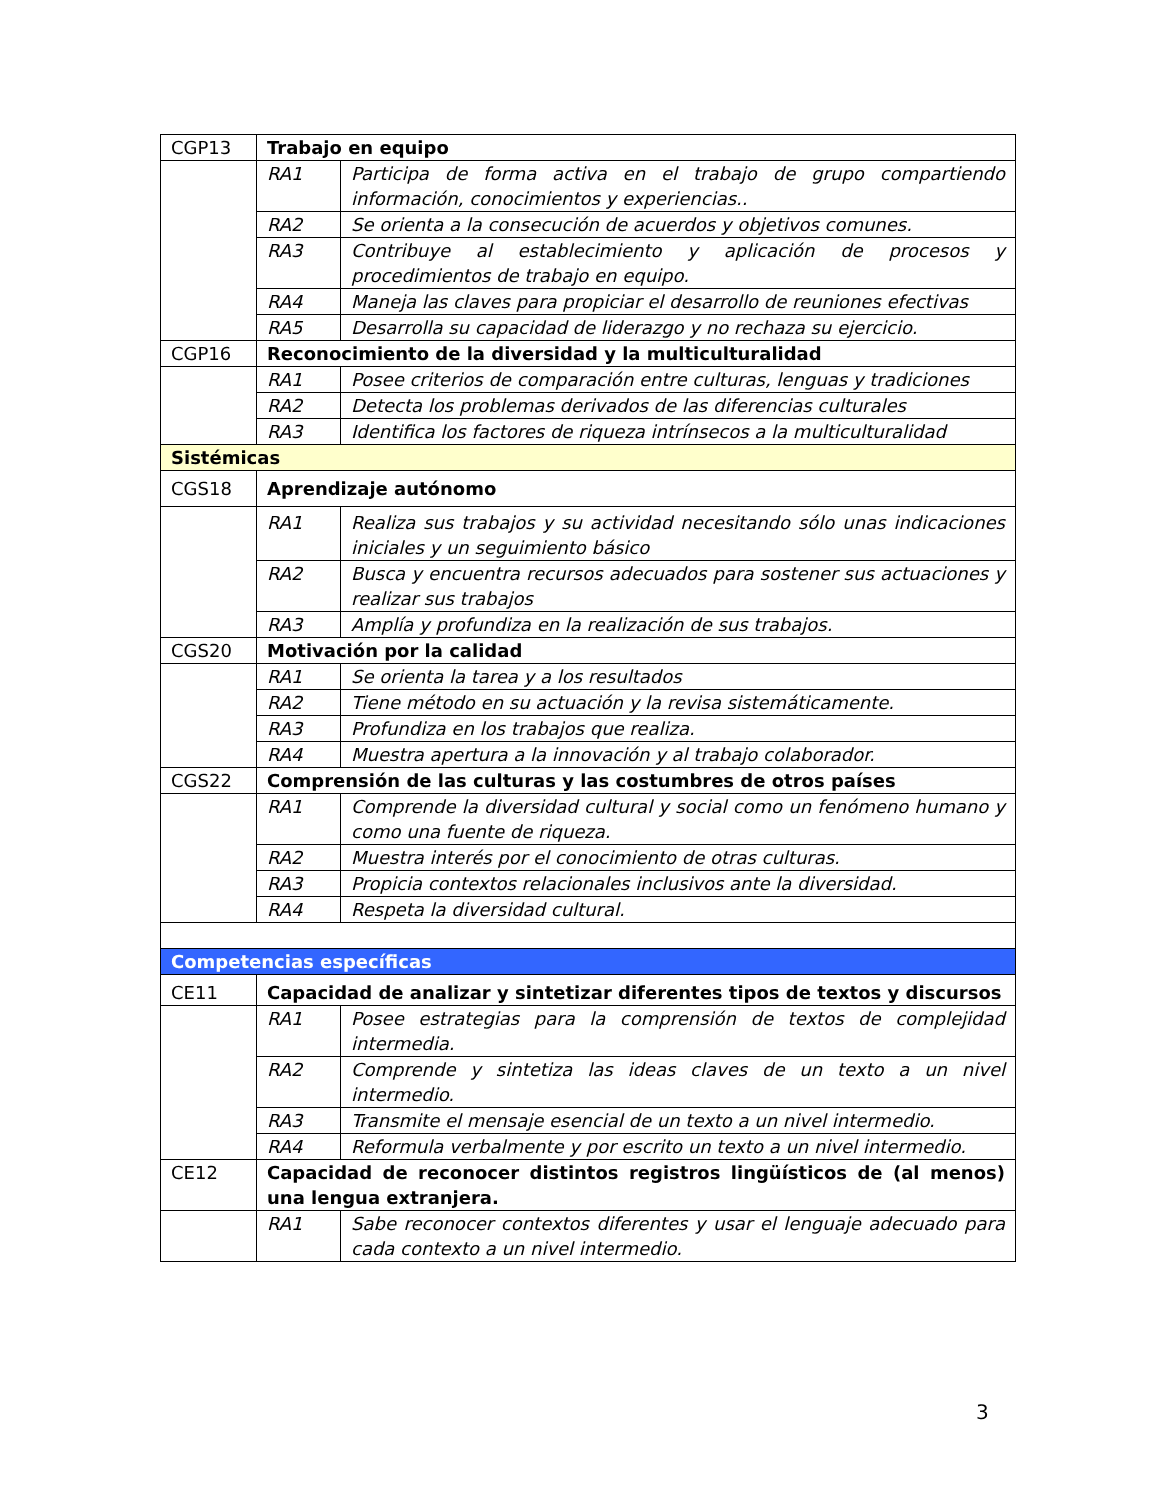| CGP13 | Trabajo en equipo | |
| | RA1 | Participa de forma activa en el trabajo de grupo compartiendo información, conocimientos y experiencias.. |
| | RA2 | Se orienta a la consecución de acuerdos y objetivos comunes. |
| | RA3 | Contribuye al establecimiento y aplicación de procesos y procedimientos de trabajo en equipo. |
| | RA4 | Maneja las claves para propiciar el desarrollo de reuniones efectivas |
| | RA5 | Desarrolla su capacidad de liderazgo y no rechaza su ejercicio. |
| CGP16 | Reconocimiento de la diversidad y la multiculturalidad | |
| | RA1 | Posee criterios de comparación entre culturas, lenguas y tradiciones |
| | RA2 | Detecta los problemas derivados de las diferencias culturales |
| | RA3 | Identifica los factores de riqueza intrínsecos a la multiculturalidad |
| Sistémicas | | |
| CGS18 | Aprendizaje autónomo | |
| | RA1 | Realiza sus trabajos y su actividad necesitando sólo unas indicaciones iniciales y un seguimiento básico |
| | RA2 | Busca y encuentra recursos adecuados para sostener sus actuaciones y realizar sus trabajos |
| | RA3 | Amplía y profundiza en la realización de sus trabajos. |
| CGS20 | Motivación por la calidad | |
| | RA1 | Se orienta la tarea y a los resultados |
| | RA2 | Tiene método en su actuación y la revisa sistemáticamente. |
| | RA3 | Profundiza en los trabajos que realiza. |
| | RA4 | Muestra apertura a la innovación y al trabajo colaborador. |
| CGS22 | Comprensión de las culturas y las costumbres de otros países | |
| | RA1 | Comprende la diversidad cultural y social como un fenómeno humano y como una fuente de riqueza. |
| | RA2 | Muestra interés por el conocimiento de otras culturas. |
| | RA3 | Propicia contextos relacionales inclusivos ante la diversidad. |
| | RA4 | Respeta la diversidad cultural. |
| Competencias específicas | | |
| CE11 | Capacidad de analizar y sintetizar diferentes tipos de textos y discursos | |
| | RA1 | Posee estrategias para la comprensión de textos de complejidad intermedia. |
| | RA2 | Comprende y sintetiza las ideas claves de un texto a un nivel intermedio. |
| | RA3 | Transmite el mensaje esencial de un texto a un nivel intermedio. |
| | RA4 | Reformula verbalmente y por escrito un texto a un nivel intermedio. |
| CE12 | Capacidad de reconocer distintos registros lingüísticos de (al menos) una lengua extranjera. | |
| | RA1 | Sabe reconocer contextos diferentes y usar el lenguaje adecuado para cada contexto a un nivel intermedio. |
3